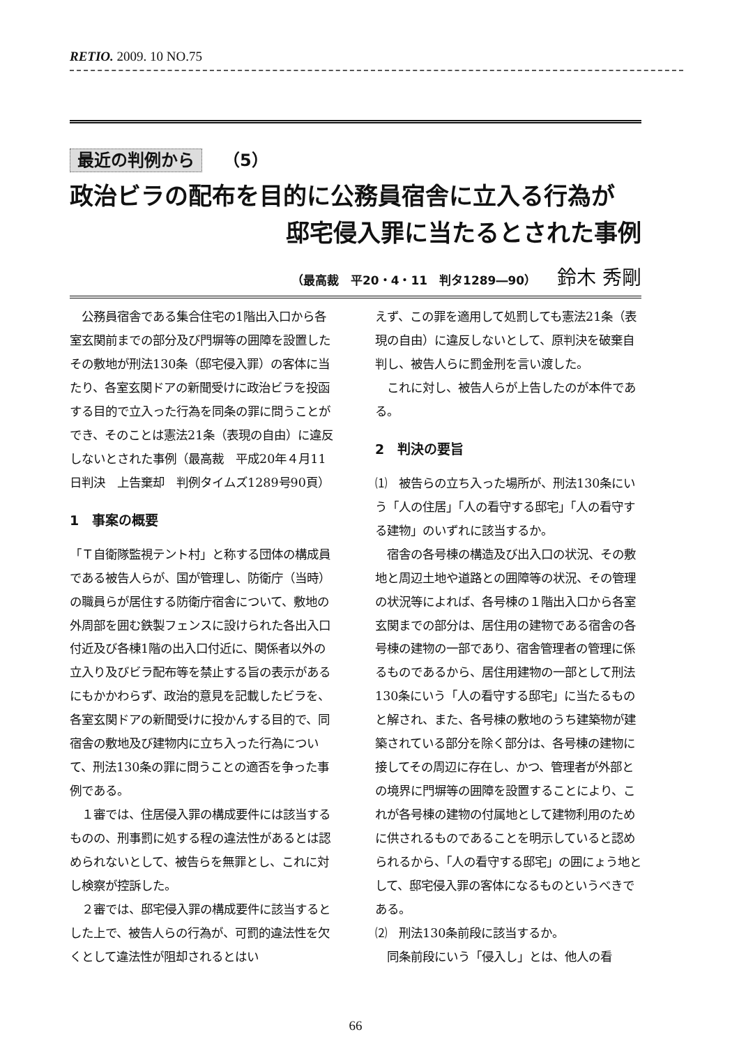RETIO. 2009. 10 NO.75
最近の判例から （5）
政治ビラの配布を目的に公務員宿舎に立入る行為が
邸宅侵入罪に当たるとされた事例
（最高裁　平20・4・11　判タ1289―90） 鈴木 秀剛
　公務員宿舎である集合住宅の1階出入口から各室玄関前までの部分及び門塀等の囲障を設置したその敷地が刑法130条（邸宅侵入罪）の客体に当たり、各室玄関ドアの新聞受けに政治ビラを投函する目的で立入った行為を同条の罪に問うことができ、そのことは憲法21条（表現の自由）に違反しないとされた事例（最高裁　平成20年４月11日判決　上告棄却　判例タイムズ1289号90頁）
1　事案の概要
「Ｔ自衛隊監視テント村」と称する団体の構成員である被告人らが、国が管理し、防衛庁（当時）の職員らが居住する防衛庁宿舎について、敷地の外周部を囲む鉄製フェンスに設けられた各出入口付近及び各棟1階の出入口付近に、関係者以外の立入り及びビラ配布等を禁止する旨の表示があるにもかかわらず、政治的意見を記載したビラを、各室玄関ドアの新聞受けに投かんする目的で、同宿舎の敷地及び建物内に立ち入った行為について、刑法130条の罪に問うことの適否を争った事例である。
　１審では、住居侵入罪の構成要件には該当するものの、刑事罰に処する程の違法性があるとは認められないとして、被告らを無罪とし、これに対し検察が控訴した。
　２審では、邸宅侵入罪の構成要件に該当するとした上で、被告人らの行為が、可罰的違法性を欠くとして違法性が阻却されるとはい
えず、この罪を適用して処罰しても憲法21条（表現の自由）に違反しないとして、原判決を破棄自判し、被告人らに罰金刑を言い渡した。
　これに対し、被告人らが上告したのが本件である。
2　判決の要旨
⑴　被告らの立ち入った場所が、刑法130条にいう「人の住居」「人の看守する邸宅」「人の看守する建物」のいずれに該当するか。
　宿舎の各号棟の構造及び出入口の状況、その敷地と周辺土地や道路との囲障等の状況、その管理の状況等によれば、各号棟の１階出入口から各室玄関までの部分は、居住用の建物である宿舎の各号棟の建物の一部であり、宿舎管理者の管理に係るものであるから、居住用建物の一部として刑法130条にいう「人の看守する邸宅」に当たるものと解され、また、各号棟の敷地のうち建築物が建築されている部分を除く部分は、各号棟の建物に接してその周辺に存在し、かつ、管理者が外部との境界に門塀等の囲障を設置することにより、これが各号棟の建物の付属地として建物利用のために供されるものであることを明示していると認められるから、「人の看守する邸宅」の囲にょう地として、邸宅侵入罪の客体になるものというべきである。
⑵　刑法130条前段に該当するか。
　同条前段にいう「侵入し」とは、他人の看
66